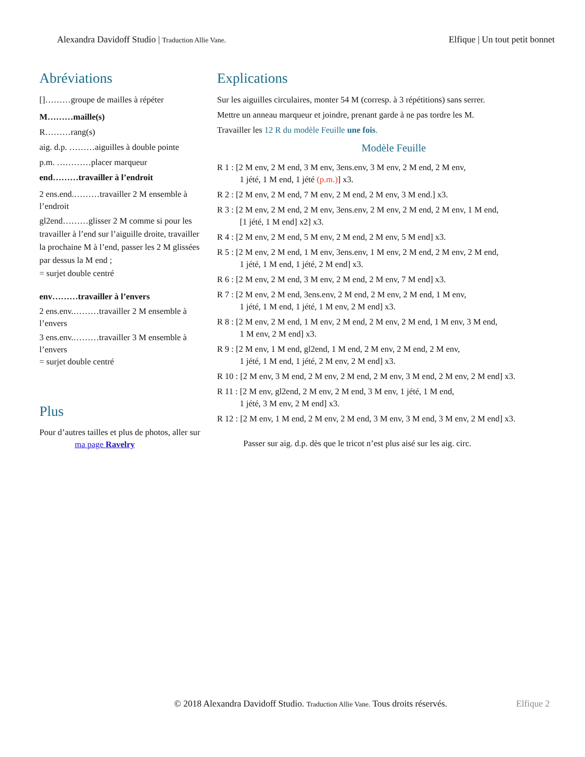Alexandra Davidoff Studio | Traduction Allie Vane.
Elfique | Un tout petit bonnet
Abréviations
[]………groupe de mailles à répéter
M………maille(s)
R………rang(s)
aig. d.p. ………aiguilles à double pointe
p.m. …………placer marqueur
end………travailler à l’endroit
2 ens.end.………travailler 2 M ensemble à l’endroit
gl2end………glisser 2 M comme si pour les travailler à l’end sur l’aiguille droite, travailler la prochaine M à l’end, passer les 2 M glissées par dessus la M end ;
= surjet double centré
env………travailler à l’envers
2 ens.env.………travailler 2 M ensemble à l’envers
3 ens.env.………travailler 3 M ensemble à l’envers
= surjet double centré
Plus
Pour d’autres tailles et plus de photos, aller sur
ma page Ravelry
Explications
Sur les aiguilles circulaires, monter 54 M (corresp. à 3 répétitions) sans serrer.
Mettre un anneau marqueur et joindre, prenant garde à ne pas tordre les M.
Travailler les 12 R du modèle Feuille une fois.
Modèle Feuille
R 1 : [2 M env, 2 M end, 3 M env, 3ens.env, 3 M env, 2 M end, 2 M env,
1 jété, 1 M end, 1 jété (p.m.)] x3.
R 2 : [2 M env, 2 M end, 7 M env, 2 M end, 2 M env, 3 M end.] x3.
R 3 : [2 M env, 2 M end, 2 M env, 3ens.env, 2 M env, 2 M end, 2 M env, 1 M end,
[1 jété, 1 M end] x2] x3.
R 4 : [2 M env, 2 M end, 5 M env, 2 M end, 2 M env, 5 M end] x3.
R 5 : [2 M env, 2 M end, 1 M env, 3ens.env, 1 M env, 2 M end, 2 M env, 2 M end,
1 jété, 1 M end, 1 jété, 2 M end] x3.
R 6 : [2 M env, 2 M end, 3 M env, 2 M end, 2 M env, 7 M end] x3.
R 7 : [2 M env, 2 M end, 3ens.env, 2 M end, 2 M env, 2 M end, 1 M env,
1 jété, 1 M end, 1 jété, 1 M env, 2 M end] x3.
R 8 : [2 M env, 2 M end, 1 M env, 2 M end, 2 M env, 2 M end, 1 M env, 3 M end,
1 M env, 2 M end] x3.
R 9 : [2 M env, 1 M end, gl2end, 1 M end, 2 M env, 2 M end, 2 M env,
1 jété, 1 M end, 1 jété, 2 M env, 2 M end] x3.
R 10 : [2 M env, 3 M end, 2 M env, 2 M end, 2 M env, 3 M end, 2 M env, 2 M end] x3.
R 11 : [2 M env, gl2end, 2 M env, 2 M end, 3 M env, 1 jété, 1 M end,
1 jété, 3 M env, 2 M end] x3.
R 12 : [2 M env, 1 M end, 2 M env, 2 M end, 3 M env, 3 M end, 3 M env, 2 M end] x3.
Passer sur aig. d.p. dès que le tricot n’est plus aisé sur les aig. circ.
© 2018 Alexandra Davidoff Studio. Traduction Allie Vane. Tous droits réservés.
Elfique 2